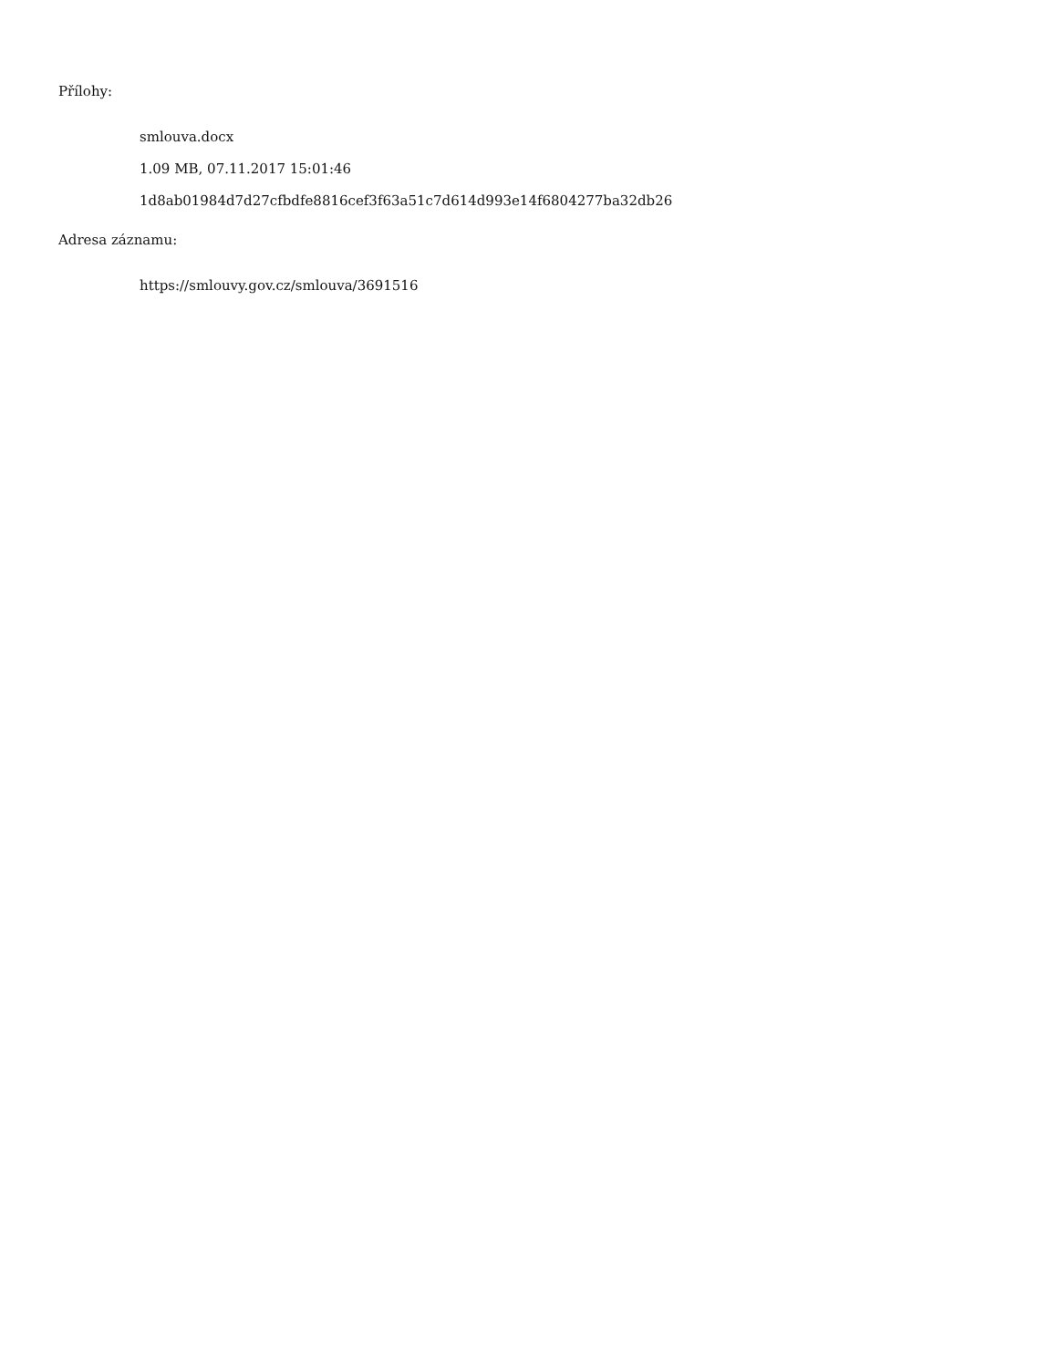Přílohy:
smlouva.docx
1.09 MB, 07.11.2017 15:01:46
1d8ab01984d7d27cfbdfe8816cef3f63a51c7d614d993e14f6804277ba32db26
Adresa záznamu:
https://smlouvy.gov.cz/smlouva/3691516